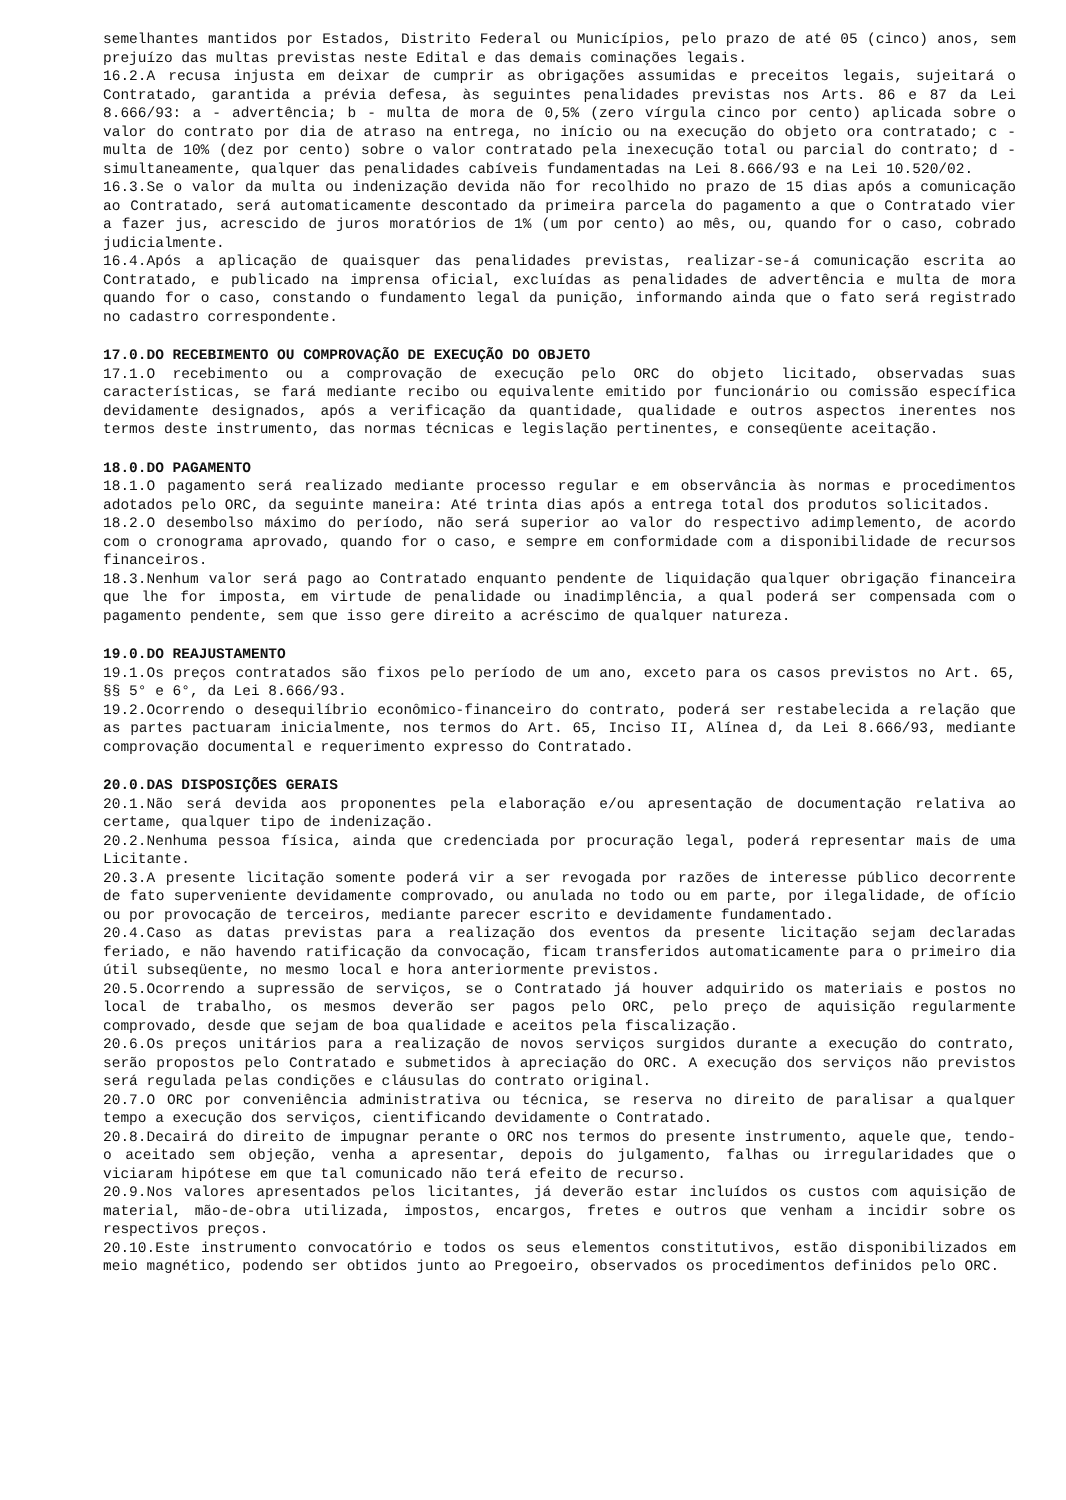semelhantes mantidos por Estados, Distrito Federal ou Municípios, pelo prazo de até 05 (cinco) anos, sem prejuízo das multas previstas neste Edital e das demais cominações legais.
16.2.A recusa injusta em deixar de cumprir as obrigações assumidas e preceitos legais, sujeitará o Contratado, garantida a prévia defesa, às seguintes penalidades previstas nos Arts. 86 e 87 da Lei 8.666/93: a - advertência; b - multa de mora de 0,5% (zero vírgula cinco por cento) aplicada sobre o valor do contrato por dia de atraso na entrega, no início ou na execução do objeto ora contratado; c - multa de 10% (dez por cento) sobre o valor contratado pela inexecução total ou parcial do contrato; d - simultaneamente, qualquer das penalidades cabíveis fundamentadas na Lei 8.666/93 e na Lei 10.520/02.
16.3.Se o valor da multa ou indenização devida não for recolhido no prazo de 15 dias após a comunicação ao Contratado, será automaticamente descontado da primeira parcela do pagamento a que o Contratado vier a fazer jus, acrescido de juros moratórios de 1% (um por cento) ao mês, ou, quando for o caso, cobrado judicialmente.
16.4.Após a aplicação de quaisquer das penalidades previstas, realizar-se-á comunicação escrita ao Contratado, e publicado na imprensa oficial, excluídas as penalidades de advertência e multa de mora quando for o caso, constando o fundamento legal da punição, informando ainda que o fato será registrado no cadastro correspondente.
17.0.DO RECEBIMENTO OU COMPROVAÇÃO DE EXECUÇÃO DO OBJETO
17.1.O recebimento ou a comprovação de execução pelo ORC do objeto licitado, observadas suas características, se fará mediante recibo ou equivalente emitido por funcionário ou comissão específica devidamente designados, após a verificação da quantidade, qualidade e outros aspectos inerentes nos termos deste instrumento, das normas técnicas e legislação pertinentes, e conseqüente aceitação.
18.0.DO PAGAMENTO
18.1.O pagamento será realizado mediante processo regular e em observância às normas e procedimentos adotados pelo ORC, da seguinte maneira: Até trinta dias após a entrega total dos produtos solicitados.
18.2.O desembolso máximo do período, não será superior ao valor do respectivo adimplemento, de acordo com o cronograma aprovado, quando for o caso, e sempre em conformidade com a disponibilidade de recursos financeiros.
18.3.Nenhum valor será pago ao Contratado enquanto pendente de liquidação qualquer obrigação financeira que lhe for imposta, em virtude de penalidade ou inadimplência, a qual poderá ser compensada com o pagamento pendente, sem que isso gere direito a acréscimo de qualquer natureza.
19.0.DO REAJUSTAMENTO
19.1.Os preços contratados são fixos pelo período de um ano, exceto para os casos previstos no Art. 65, §§ 5° e 6°, da Lei 8.666/93.
19.2.Ocorrendo o desequilíbrio econômico-financeiro do contrato, poderá ser restabelecida a relação que as partes pactuaram inicialmente, nos termos do Art. 65, Inciso II, Alínea d, da Lei 8.666/93, mediante comprovação documental e requerimento expresso do Contratado.
20.0.DAS DISPOSIÇÕES GERAIS
20.1.Não será devida aos proponentes pela elaboração e/ou apresentação de documentação relativa ao certame, qualquer tipo de indenização.
20.2.Nenhuma pessoa física, ainda que credenciada por procuração legal, poderá representar mais de uma Licitante.
20.3.A presente licitação somente poderá vir a ser revogada por razões de interesse público decorrente de fato superveniente devidamente comprovado, ou anulada no todo ou em parte, por ilegalidade, de ofício ou por provocação de terceiros, mediante parecer escrito e devidamente fundamentado.
20.4.Caso as datas previstas para a realização dos eventos da presente licitação sejam declaradas feriado, e não havendo ratificação da convocação, ficam transferidos automaticamente para o primeiro dia útil subseqüente, no mesmo local e hora anteriormente previstos.
20.5.Ocorrendo a supressão de serviços, se o Contratado já houver adquirido os materiais e postos no local de trabalho, os mesmos deverão ser pagos pelo ORC, pelo preço de aquisição regularmente comprovado, desde que sejam de boa qualidade e aceitos pela fiscalização.
20.6.Os preços unitários para a realização de novos serviços surgidos durante a execução do contrato, serão propostos pelo Contratado e submetidos à apreciação do ORC. A execução dos serviços não previstos será regulada pelas condições e cláusulas do contrato original.
20.7.O ORC por conveniência administrativa ou técnica, se reserva no direito de paralisar a qualquer tempo a execução dos serviços, cientificando devidamente o Contratado.
20.8.Decairá do direito de impugnar perante o ORC nos termos do presente instrumento, aquele que, tendo-o aceitado sem objeção, venha a apresentar, depois do julgamento, falhas ou irregularidades que o viciaram hipótese em que tal comunicado não terá efeito de recurso.
20.9.Nos valores apresentados pelos licitantes, já deverão estar incluídos os custos com aquisição de material, mão-de-obra utilizada, impostos, encargos, fretes e outros que venham a incidir sobre os respectivos preços.
20.10.Este instrumento convocatório e todos os seus elementos constitutivos, estão disponibilizados em meio magnético, podendo ser obtidos junto ao Pregoeiro, observados os procedimentos definidos pelo ORC.